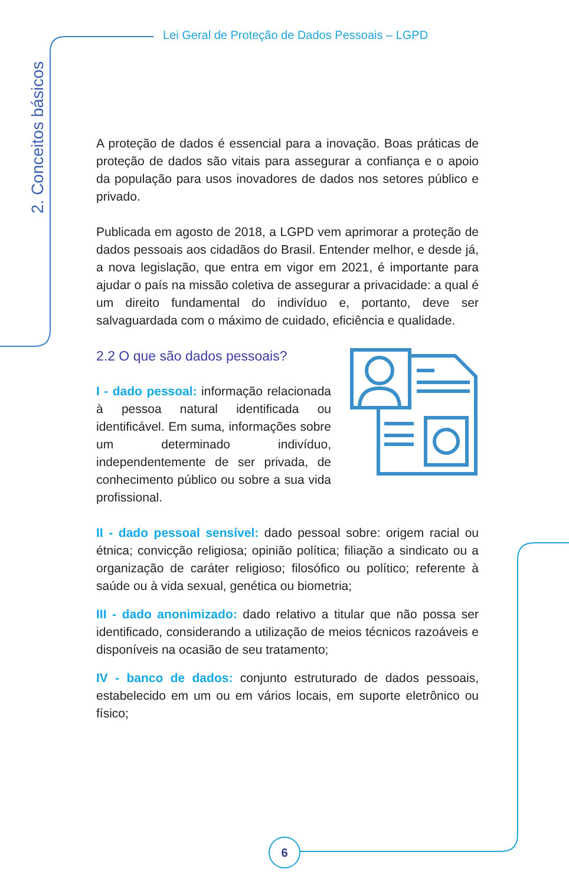Lei Geral de Proteção de Dados Pessoais – LGPD
2. Conceitos básicos
A proteção de dados é essencial para a inovação. Boas práticas de proteção de dados são vitais para assegurar a confiança e o apoio da população para usos inovadores de dados nos setores público e privado.
Publicada em agosto de 2018, a LGPD vem aprimorar a proteção de dados pessoais aos cidadãos do Brasil. Entender melhor, e desde já, a nova legislação, que entra em vigor em 2021, é importante para ajudar o país na missão coletiva de assegurar a privacidade: a qual é um direito fundamental do indivíduo e, portanto, deve ser salvaguardada com o máximo de cuidado, eficiência e qualidade.
2.2 O que são dados pessoais?
I - dado pessoal: informação relacionada à pessoa natural identificada ou identificável. Em suma, informações sobre um determinado indivíduo, independentemente de ser privada, de conhecimento público ou sobre a sua vida profissional.
II - dado pessoal sensível: dado pessoal sobre: origem racial ou étnica; convicção religiosa; opinião política; filiação a sindicato ou a organização de caráter religioso; filosófico ou político; referente à saúde ou à vida sexual, genética ou biometria;
III - dado anonimizado: dado relativo a titular que não possa ser identificado, considerando a utilização de meios técnicos razoáveis e disponíveis na ocasião de seu tratamento;
IV - banco de dados: conjunto estruturado de dados pessoais, estabelecido em um ou em vários locais, em suporte eletrônico ou físico;
6